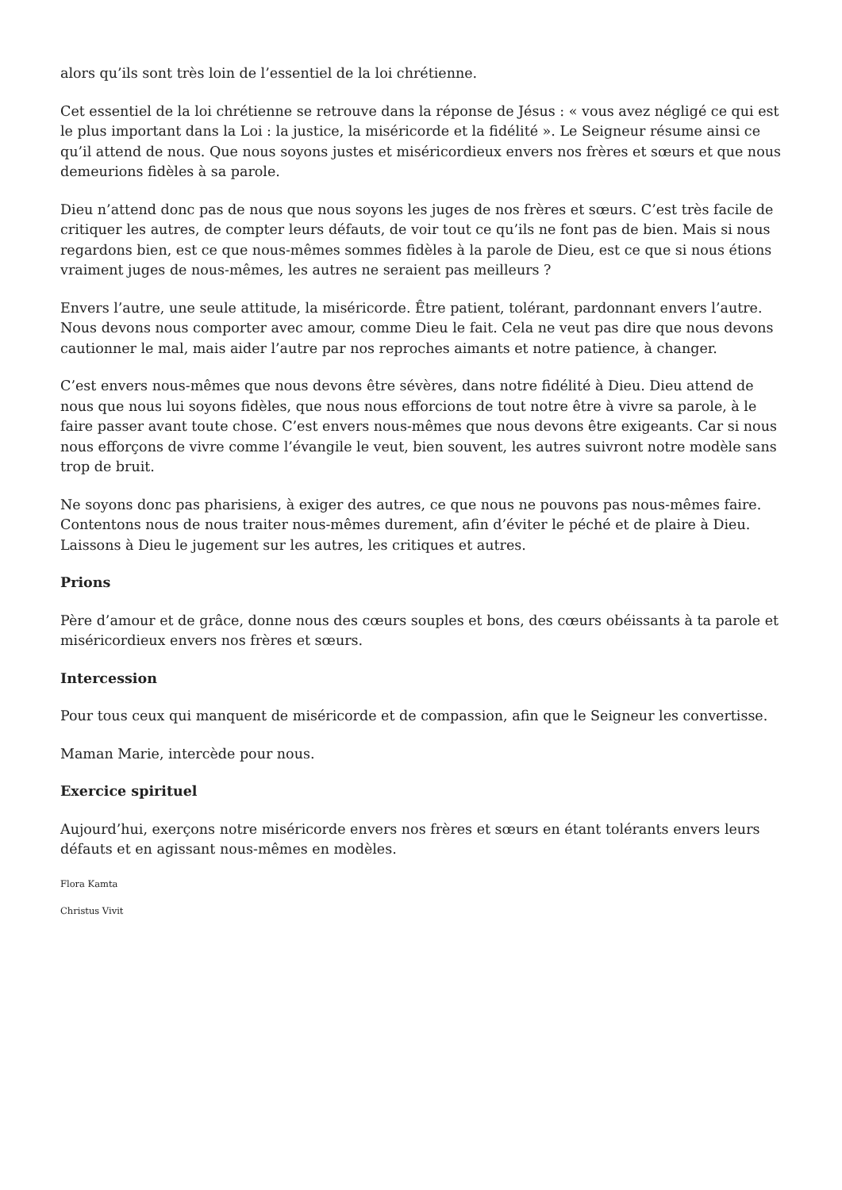alors qu’ils sont très loin de l’essentiel de la loi chrétienne.
Cet essentiel de la loi chrétienne se retrouve dans la réponse de Jésus : « vous avez négligé ce qui est le plus important dans la Loi : la justice, la miséricorde et la fidélité ». Le Seigneur résume ainsi ce qu’il attend de nous. Que nous soyons justes et miséricordieux envers nos frères et sœurs et que nous demeurions fidèles à sa parole.
Dieu n’attend donc pas de nous que nous soyons les juges de nos frères et sœurs. C’est très facile de critiquer les autres, de compter leurs défauts, de voir tout ce qu’ils ne font pas de bien. Mais si nous regardons bien, est ce que nous-mêmes sommes fidèles à la parole de Dieu, est ce que si nous étions vraiment juges de nous-mêmes, les autres ne seraient pas meilleurs ?
Envers l’autre, une seule attitude, la miséricorde. Être patient, tolérant, pardonnant envers l’autre. Nous devons nous comporter avec amour, comme Dieu le fait. Cela ne veut pas dire que nous devons cautionner le mal, mais aider l’autre par nos reproches aimants et notre patience, à changer.
C’est envers nous-mêmes que nous devons être sévères, dans notre fidélité à Dieu. Dieu attend de nous que nous lui soyons fidèles, que nous nous efforcions de tout notre être à vivre sa parole, à le faire passer avant toute chose. C’est envers nous-mêmes que nous devons être exigeants. Car si nous nous efforçons de vivre comme l’évangile le veut, bien souvent, les autres suivront notre modèle sans trop de bruit.
Ne soyons donc pas pharisiens, à exiger des autres, ce que nous ne pouvons pas nous-mêmes faire. Contentons nous de nous traiter nous-mêmes durement, afin d’éviter le péché et de plaire à Dieu. Laissons à Dieu le jugement sur les autres, les critiques et autres.
Prions
Père d’amour et de grâce, donne nous des cœurs souples et bons, des cœurs obéissants à ta parole et miséricordieux envers nos frères et sœurs.
Intercession
Pour tous ceux qui manquent de miséricorde et de compassion, afin que le Seigneur les convertisse.
Maman Marie, intercède pour nous.
Exercice spirituel
Aujourd’hui, exerçons notre miséricorde envers nos frères et sœurs en étant tolérants envers leurs défauts et en agissant nous-mêmes en modèles.
Flora Kamta
Christus Vivit